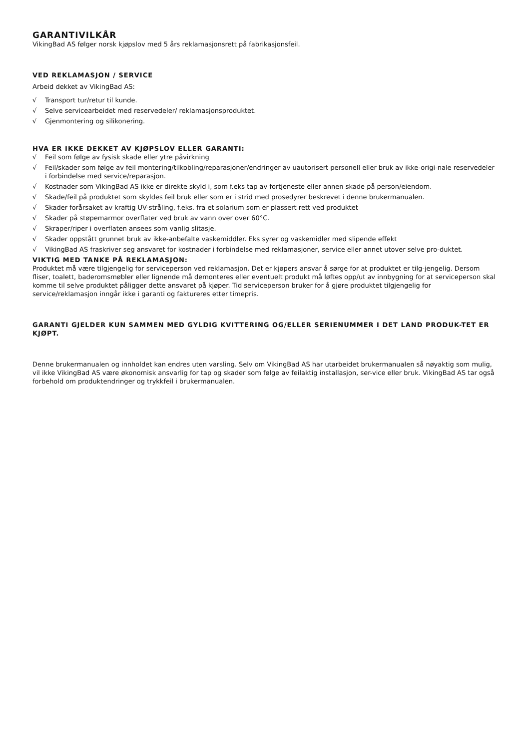GARANTIVILKÅR
VikingBad AS følger norsk kjøpslov med 5 års reklamasjonsrett på fabrikasjonsfeil.
VED REKLAMASJON / SERVICE
Arbeid dekket av VikingBad AS:
√ Transport tur/retur til kunde.
√ Selve servicearbeidet med reservedeler/ reklamasjonsproduktet.
√ Gjenmontering og silikonering.
HVA ER IKKE DEKKET AV KJØPSLOV ELLER GARANTI:
√ Feil som følge av fysisk skade eller ytre påvirkning
√ Feil/skader som følge av feil montering/tilkobling/reparasjoner/endringer av uautorisert personell eller bruk av ikke-origi-nale reservedeler i forbindelse med service/reparasjon.
√ Kostnader som VikingBad AS ikke er direkte skyld i, som f.eks tap av fortjeneste eller annen skade på person/eiendom.
√ Skade/feil på produktet som skyldes feil bruk eller som er i strid med prosedyrer beskrevet i denne brukermanualen.
√ Skader forårsaket av kraftig UV-stråling, f.eks. fra et solarium som er plassert rett ved produktet
√ Skader på støpemarmor overflater ved bruk av vann over over 60°C.
√ Skraper/riper i overflaten ansees som vanlig slitasje.
√ Skader oppstått grunnet bruk av ikke-anbefalte vaskemiddler. Eks syrer og vaskemidler med slipende effekt
√ VikingBad AS fraskriver seg ansvaret for kostnader i forbindelse med reklamasjoner, service eller annet utover selve pro-duktet.
VIKTIG MED TANKE PÅ REKLAMASJON:
Produktet må være tilgjengelig for serviceperson ved reklamasjon. Det er kjøpers ansvar å sørge for at produktet er tilg-jengelig. Dersom fliser, toalett, baderomsmøbler eller lignende må demonteres eller eventuelt produkt må løftes opp/ut av innbygning for at serviceperson skal komme til selve produktet påligger dette ansvaret på kjøper. Tid serviceperson bruker for å gjøre produktet tilgjengelig for service/reklamasjon inngår ikke i garanti og faktureres etter timepris.
GARANTI GJELDER KUN SAMMEN MED GYLDIG KVITTERING OG/ELLER SERIENUMMER I DET LAND PRODUK-TET ER KJØPT.
Denne brukermanualen og innholdet kan endres uten varsling. Selv om VikingBad AS har utarbeidet brukermanualen så nøyaktig som mulig, vil ikke VikingBad AS være økonomisk ansvarlig for tap og skader som følge av feilaktig installasjon, ser-vice eller bruk. VikingBad AS tar også forbehold om produktendringer og trykkfeil i brukermanualen.